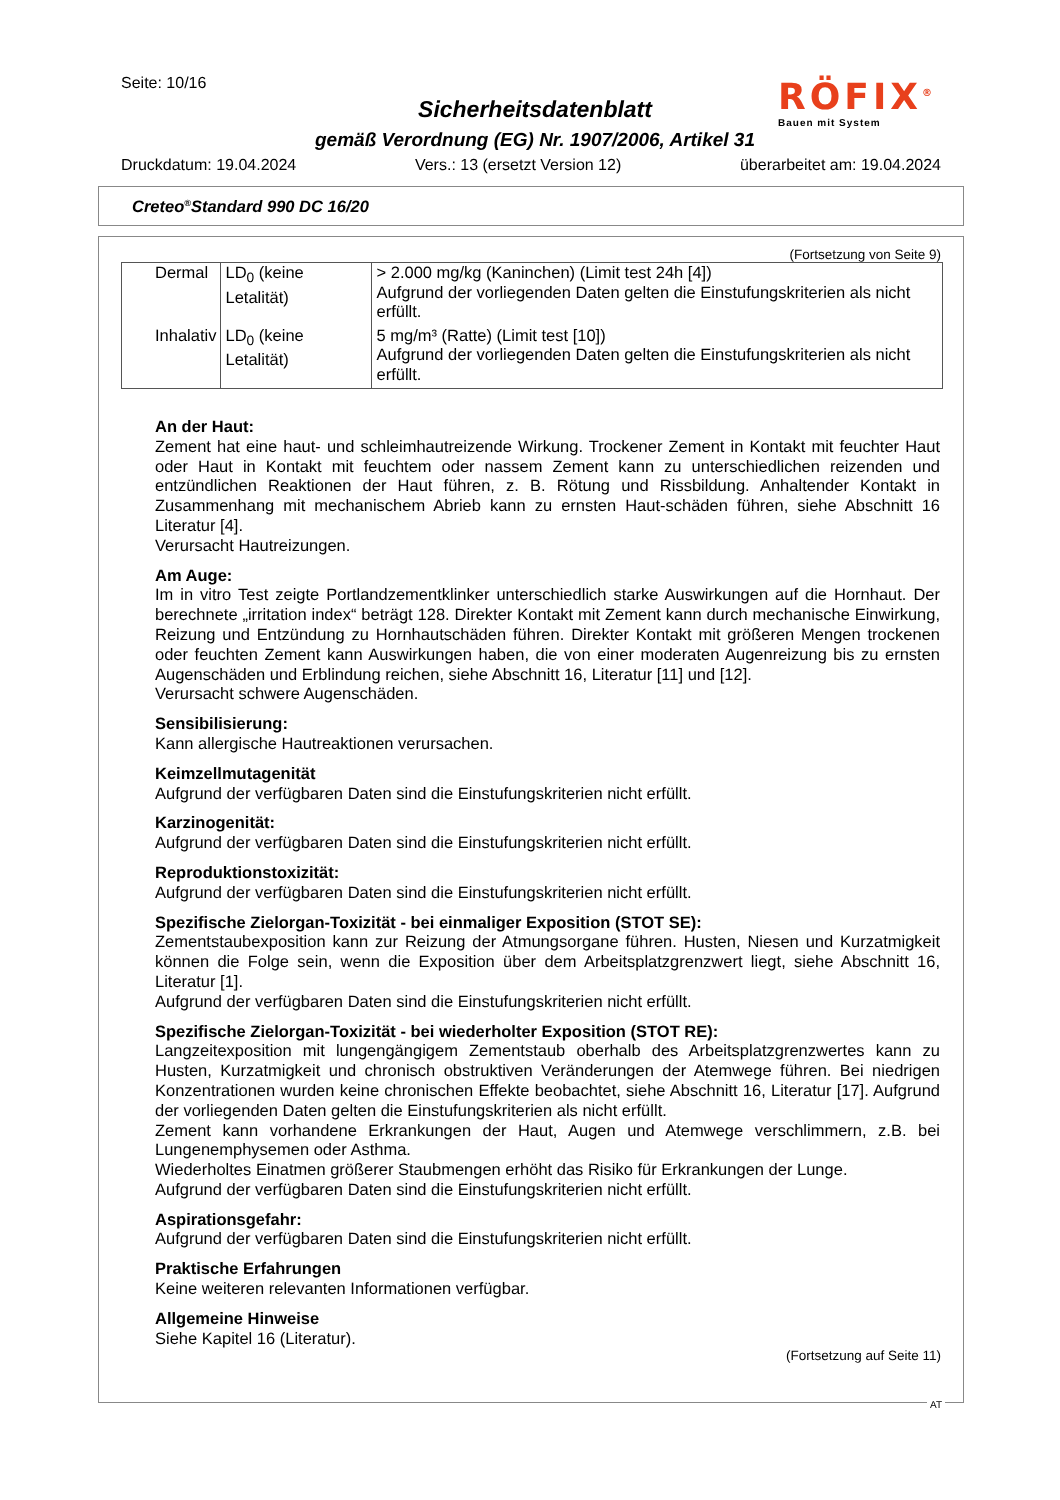Seite: 10/16
Sicherheitsdatenblatt
gemäß Verordnung (EG) Nr. 1907/2006, Artikel 31
RÖFIX<sup>®</sup>
Bauen mit System
Druckdatum: 19.04.2024 Vers.: 13 (ersetzt Version 12) überarbeitet am: 19.04.2024
Creteo<sup>®</sup>Standard 990 DC 16/20
(Fortsetzung von Seite 9)
| Dermal | LD<sub>0</sub> (keine Letalität) | > 2.000 mg/kg (Kaninchen) (Limit test 24h [4]) Aufgrund der vorliegenden Daten gelten die Einstufungskriterien als nicht erfüllt. |
| Inhalativ | LD<sub>0</sub> (keine Letalität) | 5 mg/m³ (Ratte) (Limit test [10]) Aufgrund der vorliegenden Daten gelten die Einstufungskriterien als nicht erfüllt. |
An der Haut:
Zement hat eine haut- und schleimhautreizende Wirkung. Trockener Zement in Kontakt mit feuchter Haut oder Haut in Kontakt mit feuchtem oder nassem Zement kann zu unterschiedlichen reizenden und entzündlichen Reaktionen der Haut führen, z. B. Rötung und Rissbildung. Anhaltender Kontakt in Zusammenhang mit mechanischem Abrieb kann zu ernsten Haut-schäden führen, siehe Abschnitt 16 Literatur [4].
Verursacht Hautreizungen.
Am Auge:
Im in vitro Test zeigte Portlandzementklinker unterschiedlich starke Auswirkungen auf die Hornhaut. Der berechnete „irritation index“ beträgt 128. Direkter Kontakt mit Zement kann durch mechanische Einwirkung, Reizung und Entzündung zu Hornhautschäden führen. Direkter Kontakt mit größeren Mengen trockenen oder feuchten Zement kann Auswirkungen haben, die von einer moderaten Augenreizung bis zu ernsten Augenschäden und Erblindung reichen, siehe Abschnitt 16, Literatur [11] und [12].
Verursacht schwere Augenschäden.
Sensibilisierung:
Kann allergische Hautreaktionen verursachen.
Keimzellmutagenität
Aufgrund der verfügbaren Daten sind die Einstufungskriterien nicht erfüllt.
Karzinogenität:
Aufgrund der verfügbaren Daten sind die Einstufungskriterien nicht erfüllt.
Reproduktionstoxizität:
Aufgrund der verfügbaren Daten sind die Einstufungskriterien nicht erfüllt.
Spezifische Zielorgan-Toxizität - bei einmaliger Exposition (STOT SE):
Zementstaubexposition kann zur Reizung der Atmungsorgane führen. Husten, Niesen und Kurzatmigkeit können die Folge sein, wenn die Exposition über dem Arbeitsplatzgrenzwert liegt, siehe Abschnitt 16, Literatur [1].
Aufgrund der verfügbaren Daten sind die Einstufungskriterien nicht erfüllt.
Spezifische Zielorgan-Toxizität - bei wiederholter Exposition (STOT RE):
Langzeitexposition mit lungengängigem Zementstaub oberhalb des Arbeitsplatzgrenzwertes kann zu Husten, Kurzatmigkeit und chronisch obstruktiven Veränderungen der Atemwege führen. Bei niedrigen Konzentrationen wurden keine chronischen Effekte beobachtet, siehe Abschnitt 16, Literatur [17]. Aufgrund der vorliegenden Daten gelten die Einstufungskriterien als nicht erfüllt.
Zement kann vorhandene Erkrankungen der Haut, Augen und Atemwege verschlimmern, z.B. bei Lungenemphysemen oder Asthma.
Wiederholtes Einatmen größerer Staubmengen erhöht das Risiko für Erkrankungen der Lunge.
Aufgrund der verfügbaren Daten sind die Einstufungskriterien nicht erfüllt.
Aspirationsgefahr:
Aufgrund der verfügbaren Daten sind die Einstufungskriterien nicht erfüllt.
Praktische Erfahrungen
Keine weiteren relevanten Informationen verfügbar.
Allgemeine Hinweise
Siehe Kapitel 16 (Literatur).
(Fortsetzung auf Seite 11)
AT